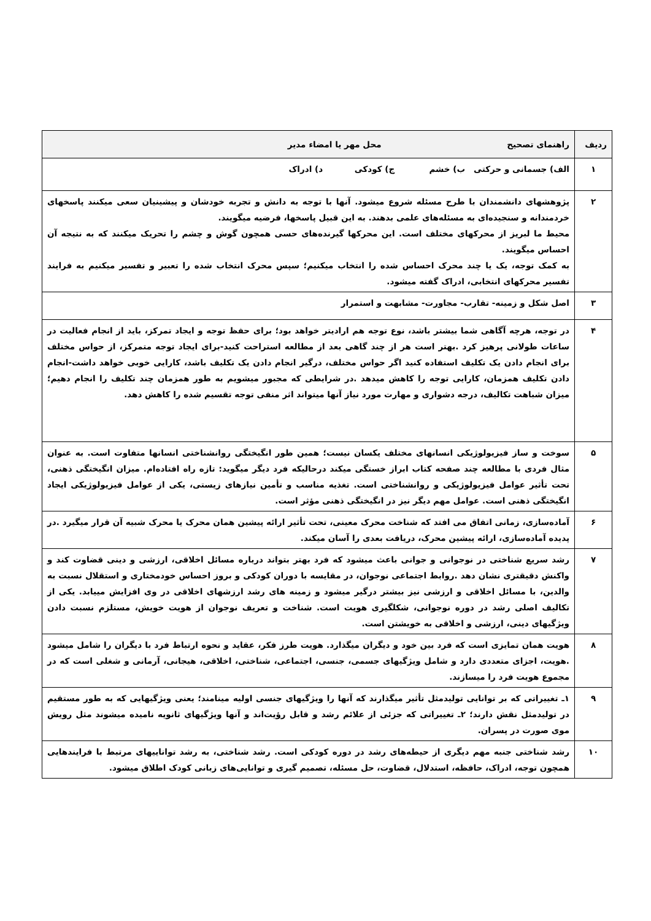| ردیف | راهنمای تصحیح محل مهر یا امضاء مدیر |
| --- | --- |
| ۱ | الف) جسمانی و حرکتی ب) خشم ج) کودکی د) ادراک |
| ۲ | پژوهشهای دانشمندان با طرح مسئله شروع میشود. آنها با توجه به دانش و تجربه خودشان و پیشینیان سعی میکنند پاسخهای خردمندانه و سنجیده‌ای به مسئله‌های علمی بدهند. به این قبیل پاسخها، فرضیه میگویند. محیط ما لبریز از محرکهای مختلف است. این محرکها گیرنده‌های حسی همچون گوش و چشم را تحریک میکنند که به نتیجه آن احساس میگویند. به کمک توجه، یک یا چند محرک احساس شده را انتخاب میکنیم؛ سپس محرک انتخاب شده را تعبیر و تفسیر میکنیم به فرایند تفسیر محرکهای انتخابی، ادراک گفته میشود. |
| ۳ | اصل شکل و زمینه- تقارب- مجاورت- مشابهت و استمرار |
| ۴ | در توجه، هرچه آگاهی شما بیشتر باشد، نوع توجه هم ارادیتر خواهد بود؛ برای حفظ توجه و ایجاد تمرکز، باید از انجام فعالیت در ساعات طولانی پرهیز کرد .بهتر است هر از چند گاهی بعد از مطالعه استراحت کنید-برای ایجاد توجه متمرکز، از حواس مختلف برای انجام دادن یک تکلیف استفاده کنید اگر حواس مختلف، درگیر انجام دادن یک تکلیف باشد، کارایی خوبی خواهد داشت-انجام دادن تکلیف همزمان، کارایی توجه را کاهش میدهد .در شرایطی که مجبور میشویم به طور همزمان چند تکلیف را انجام دهیم؛ میزان شباهت تکالیف، درجه دشواری و مهارت مورد نیاز آنها میتواند اثر منفی توجه تقسیم شده را کاهش دهد. |
| ۵ | سوخت و ساز فیزیولوژیکی انسانهای مختلف یکسان نیست؛ همین طور انگیختگی روانشناختی انسانها متفاوت است. به عنوان مثال فردی با مطالعه چند صفحه کتاب ابراز خستگی میکند درحالیکه فرد دیگر میگوید: تازه راه افتاده‌ام. میزان انگیختگی ذهنی، تحت تأثیر عوامل فیزیولوژیکی و روانشناختی است. تغذیه مناسب و تأمین نیازهای زیستی، یکی از عوامل فیزیولوژیکی ایجاد انگیختگی ذهنی است. عوامل مهم دیگر نیز در انگیختگی ذهنی مؤثر است. |
| ۶ | آماده‌سازی، زمانی اتفاق می افتد که شناخت محرک معینی، تحت تأثیر ارائه پیشین همان محرک یا محرک شبیه آن قرار میگیرد .در پدیده آماده‌سازی، ارائه پیشین محرک، دریافت بعدی را آسان میکند. |
| ۷ | رشد سریع شناختی در نوجوانی و جوانی باعث میشود که فرد بهتر بتواند درباره مسائل اخلاقی، ارزشی و دینی قضاوت کند و واکنش دقیقتری نشان دهد .روابط اجتماعی نوجوان، در مقایسه با دوران کودکی و بروز احساس خودمختاری و استقلال نسبت به والدین، با مسائل اخلاقی و ارزشی نیز بیشتر درگیر میشود و زمینه های رشد ارزشهای اخلاقی در وی افزایش مییابد. یکی از تکالیف اصلی رشد در دوره نوجوانی، شکلگیری هویت است. شناخت و تعریف نوجوان از هویت خویش، مستلزم نسبت دادن ویژگیهای دینی، ارزشی و اخلاقی به خویشتن است. |
| ۸ | هویت همان تمایزی است که فرد بین خود و دیگران میگذارد. هویت طرز فکر، عقاید و نحوه ارتباط فرد با دیگران را شامل میشود .هویت، اجزای متعددی دارد و شامل ویژگیهای جسمی، جنسی، اجتماعی، شناختی، اخلاقی، هیجانی، آرمانی و شغلی است که در مجموع هویت فرد را میسازند. |
| ۹ | ۱ـ تغییراتی که بر توانایی تولیدمثل تأثیر میگذارند که آنها را ویژگیهای جنسی اولیه مینامند؛ یعنی ویژگیهایی که به طور مستقیم در تولیدمثل نقش دارند؛ ۲ـ تغییراتی که جزئی از علائم رشد و قابل رؤیت‌اند و آنها ویژگیهای ثانویه نامیده میشوند مثل رویش موی صورت در پسران. |
| ۱۰ | رشد شناختی جنبه مهم دیگری از حیطه‌های رشد در دوره کودکی است. رشد شناختی، به رشد تواناییهای مرتبط با فرایندهایی همچون توجه، ادراک، حافظه، استدلال، قضاوت، حل مسئله، تصمیم گیری و توانایی‌های زبانی کودک اطلاق میشود. |